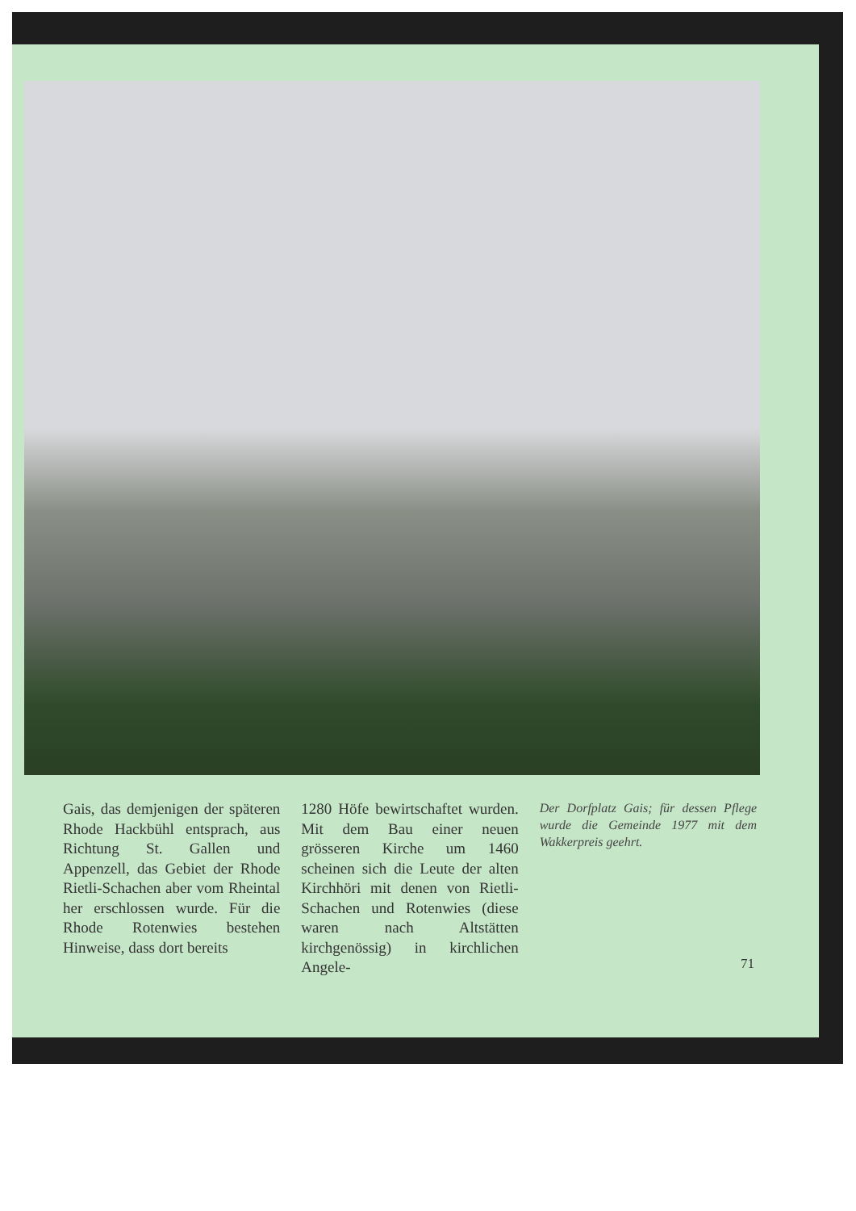Gais, das demjenigen der späteren Rhode Hackbühl entsprach, aus Richtung St. Gallen und Appenzell, das Gebiet der Rhode Rietli-Schachen aber vom Rheintal her erschlossen wurde. Für die Rhode Rotenwies bestehen Hinweise, dass dort bereits
1280 Höfe bewirtschaftet wurden. Mit dem Bau einer neuen grösseren Kirche um 1460 scheinen sich die Leute der alten Kirchhöri mit denen von Rietli-Schachen und Rotenwies (diese waren nach Altstätten kirchgenössig) in kirchlichen Angele-
Der Dorfplatz Gais; für dessen Pflege wurde die Gemeinde 1977 mit dem Wakkerpreis geehrt.
71